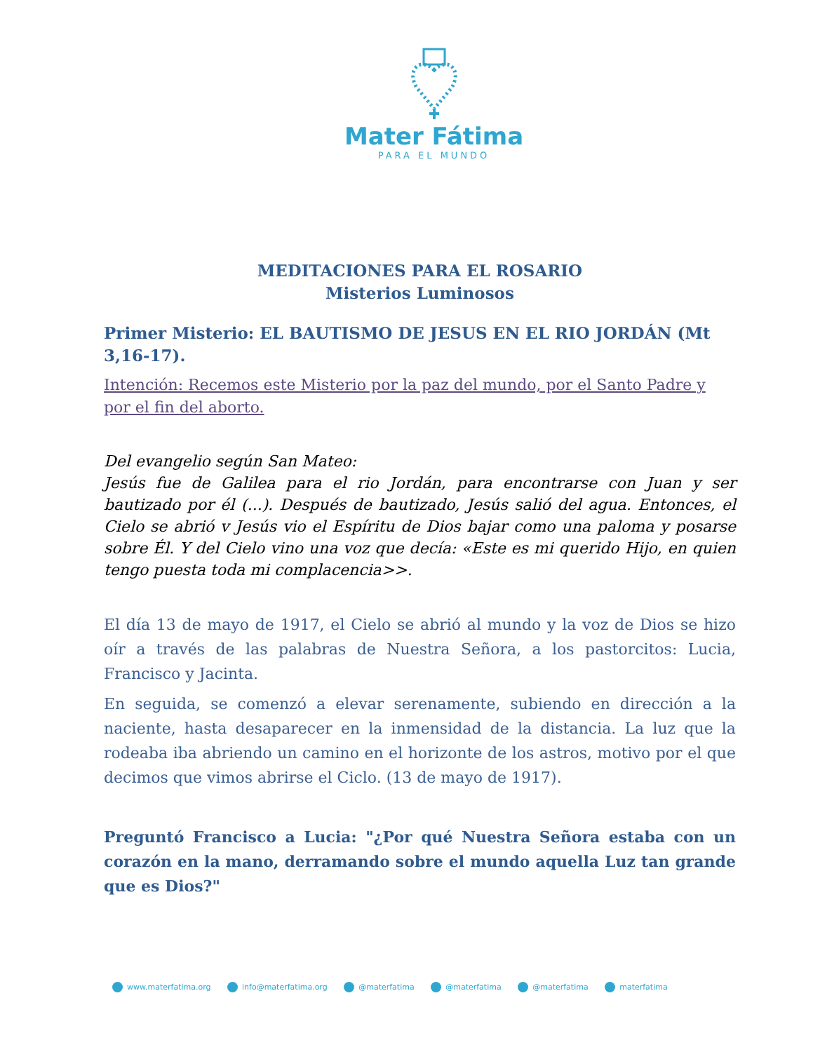Mater Fátima
PARA EL MUNDO
MEDITACIONES PARA EL ROSARIO
Misterios Luminosos
Primer Misterio: EL BAUTISMO DE JESUS EN EL RIO JORDÁN (Mt 3,16-17).
Intención: Recemos este Misterio por la paz del mundo, por el Santo Padre y por el fin del aborto.
Del evangelio según San Mateo:
Jesús fue de Galilea para el rio Jordán, para encontrarse con Juan y ser bautizado por él (...). Después de bautizado, Jesús salió del agua. Entonces, el Cielo se abrió v Jesús vio el Espíritu de Dios bajar como una paloma y posarse sobre Él. Y del Cielo vino una voz que decía: «Este es mi querido Hijo, en quien tengo puesta toda mi complacencia>>.
El día 13 de mayo de 1917, el Cielo se abrió al mundo y la voz de Dios se hizo oír a través de las palabras de Nuestra Señora, a los pastorcitos: Lucia, Francisco y Jacinta.
En seguida, se comenzó a elevar serenamente, subiendo en dirección a la naciente, hasta desaparecer en la inmensidad de la distancia. La luz que la rodeaba iba abriendo un camino en el horizonte de los astros, motivo por el que decimos que vimos abrirse el Ciclo. (13 de mayo de 1917).
Preguntó Francisco a Lucia: "¿Por qué Nuestra Señora estaba con un corazón en la mano, derramando sobre el mundo aquella Luz tan grande que es Dios?"
www.materfatima.org info@materfatima.org @materfatima @materfatima @materfatima materfatima